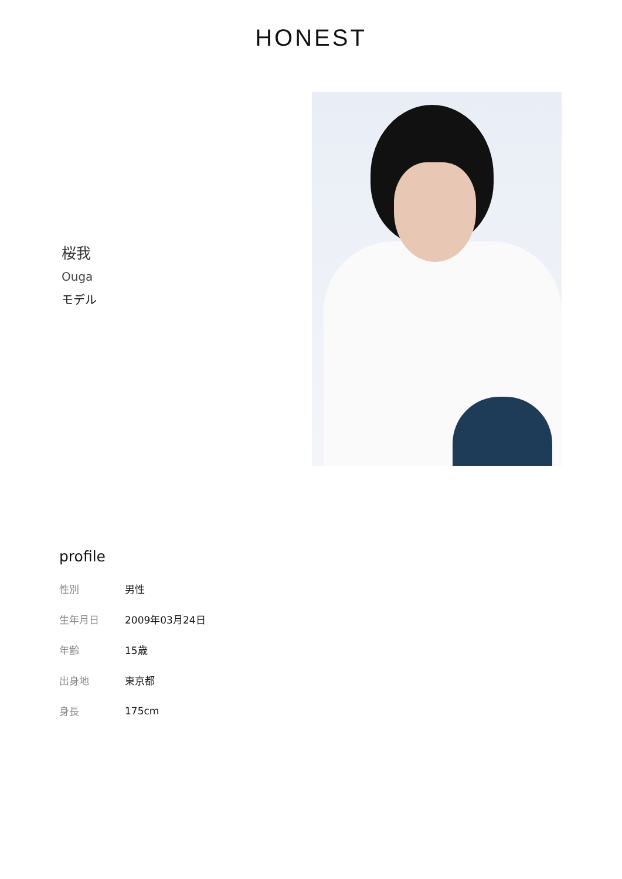HONEST
桜我
Ouga
モデル
profile
| 性別 | 男性 |
| 生年月日 | 2009年03月24日 |
| 年齢 | 15歳 |
| 出身地 | 東京都 |
| 身長 | 175cm |